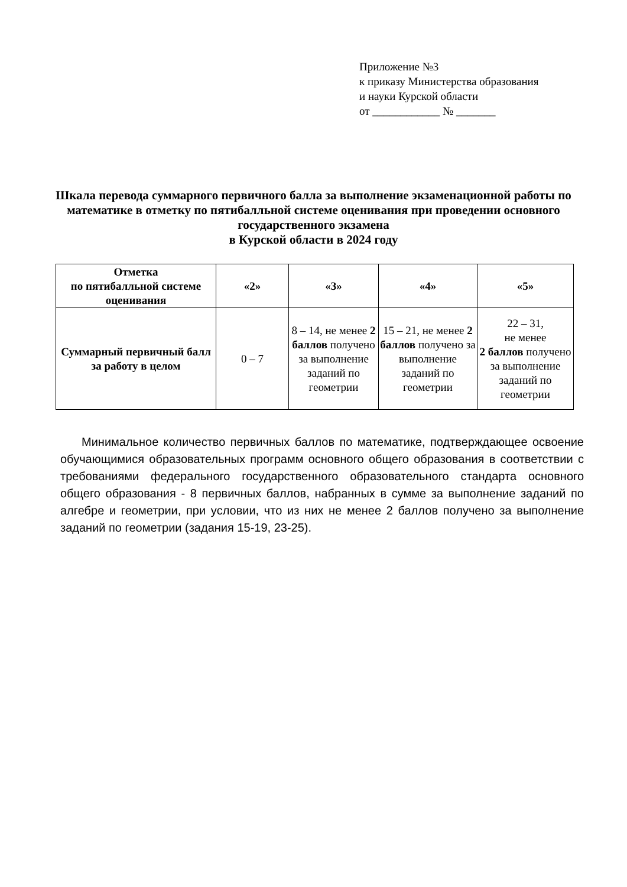Приложение №3
к приказу Министерства образования
и науки Курской области
от ____________ № _______
Шкала перевода суммарного первичного балла за выполнение экзаменационной работы по математике в отметку по пятибалльной системе оценивания при проведении основного государственного экзамена
в Курской области в 2024 году
| Отметка по пятибалльной системе оценивания | «2» | «3» | «4» | «5» |
| --- | --- | --- | --- | --- |
| Суммарный первичный балл за работу в целом | 0 – 7 | 8 – 14, не менее 2 баллов получено за выполнение заданий по геометрии | 15 – 21, не менее 2 баллов получено за выполнение заданий по геометрии | 22 – 31, не менее 2 баллов получено за выполнение заданий по геометрии |
Минимальное количество первичных баллов по математике, подтверждающее освоение обучающимися образовательных программ основного общего образования в соответствии с требованиями федерального государственного образовательного стандарта основного общего образования - 8 первичных баллов, набранных в сумме за выполнение заданий по алгебре и геометрии, при условии, что из них не менее 2 баллов получено за выполнение заданий по геометрии (задания 15-19, 23-25).